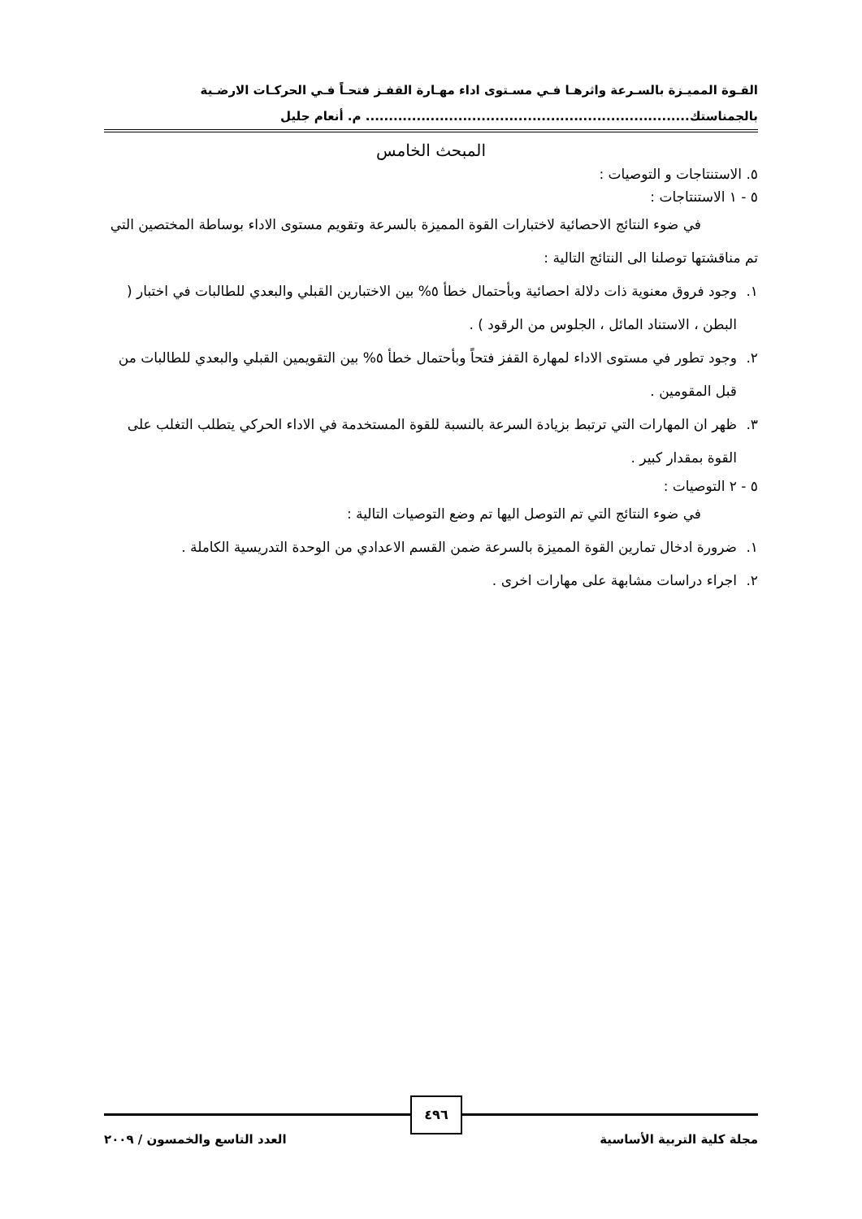القـوة المميـزة بالسـرعة واثرهـا فـي مسـتوى اداء مهـارة القفـز فتحـاً فـي الحركـات الارضـية
بالجمناستك...................................................................... م. أنعام جليل
المبحث الخامس
٥. الاستنتاجات و التوصيات :
٥ - ١ الاستنتاجات :
في ضوء النتائج الاحصائية لاختبارات القوة المميزة بالسرعة وتقويم مستوى الاداء بوساطة المختصين التي تم مناقشتها توصلنا الى النتائج التالية :
١. وجود فروق معنوية ذات دلالة احصائية وبأحتمال خطأ ٥% بين الاختبارين القبلي والبعدي للطالبات في اختبار ( البطن ، الاستناد المائل ، الجلوس من الرقود ) .
٢. وجود تطور في مستوى الاداء لمهارة القفز فتحاً وبأحتمال خطأ ٥% بين التقويمين القبلي والبعدي للطالبات من قبل المقومين .
٣. ظهر ان المهارات التي ترتبط بزيادة السرعة بالنسبة للقوة المستخدمة في الاداء الحركي يتطلب التغلب على القوة بمقدار كبير .
٥ - ٢ التوصيات :
في ضوء النتائج التي تم التوصل اليها تم وضع التوصيات التالية :
١. ضرورة ادخال تمارين القوة المميزة بالسرعة ضمن القسم الاعدادي من الوحدة التدريسية الكاملة .
٢. اجراء دراسات مشابهة على مهارات اخرى .
مجلة كلية التربية الأساسية العدد التاسع والخمسون / ٢٠٠٩
٤٩٦